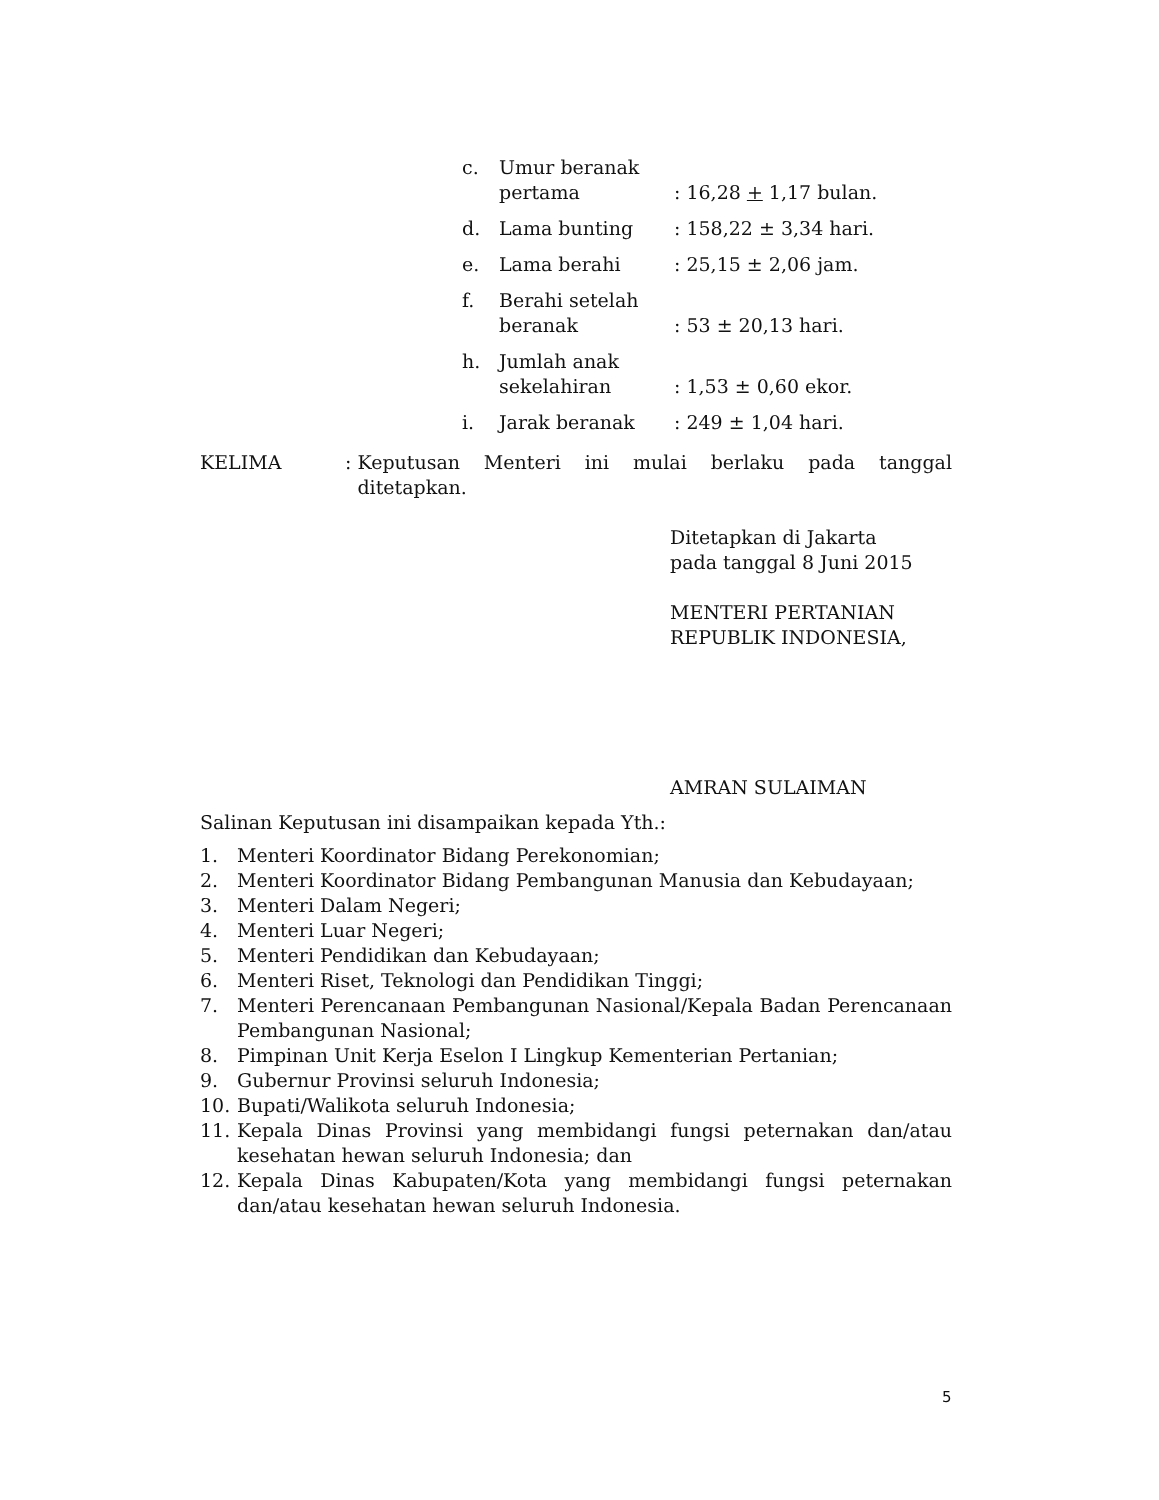c. Umur beranak
pertama
: 16,28 + 1,17 bulan.
d. Lama bunting: 158,22 ± 3,34 hari.
e. Lama berahi: 25,15 ± 2,06 jam.
f. Berahi setelah
beranak
: 53 ± 20,13 hari.
h. Jumlah anak
sekelahiran
: 1,53 ± 0,60 ekor.
i. Jarak beranak: 249 ± 1,04 hari.
KELIMA: Keputusan Menteri ini mulai berlaku pada tanggal ditetapkan.
Ditetapkan di Jakarta
pada tanggal 8 Juni 2015
MENTERI PERTANIAN
REPUBLIK INDONESIA,
AMRAN SULAIMAN
Salinan Keputusan ini disampaikan kepada Yth.:
1. Menteri Koordinator Bidang Perekonomian;
2. Menteri Koordinator Bidang Pembangunan Manusia dan Kebudayaan;
3. Menteri Dalam Negeri;
4. Menteri Luar Negeri;
5. Menteri Pendidikan dan Kebudayaan;
6. Menteri Riset, Teknologi dan Pendidikan Tinggi;
7. Menteri Perencanaan Pembangunan Nasional/Kepala Badan Perencanaan Pembangunan Nasional;
8. Pimpinan Unit Kerja Eselon I Lingkup Kementerian Pertanian;
9. Gubernur Provinsi seluruh Indonesia;
10. Bupati/Walikota seluruh Indonesia;
11. Kepala Dinas Provinsi yang membidangi fungsi peternakan dan/atau kesehatan hewan seluruh Indonesia; dan
12. Kepala Dinas Kabupaten/Kota yang membidangi fungsi peternakan dan/atau kesehatan hewan seluruh Indonesia.
5